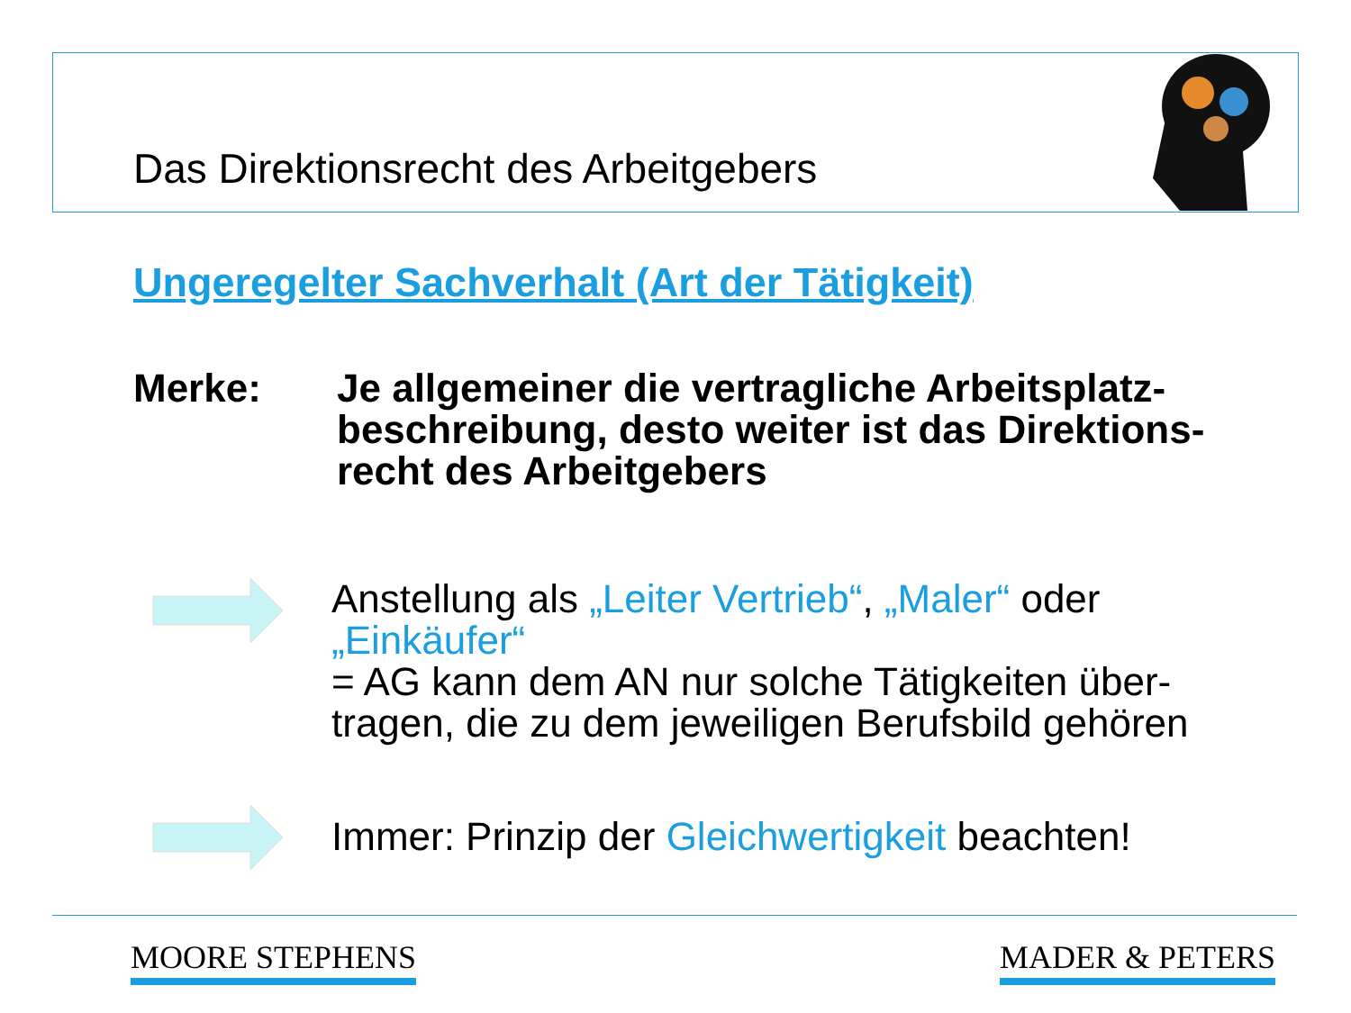Das Direktionsrecht des Arbeitgebers
Ungeregelter Sachverhalt (Art der Tätigkeit)
Merke: Je allgemeiner die vertragliche Arbeitsplatz-beschreibung, desto weiter ist das Direktions-recht des Arbeitgebers
Anstellung als „Leiter Vertrieb“, „Maler“ oder „Einkäufer“
= AG kann dem AN nur solche Tätigkeiten über-tragen, die zu dem jeweiligen Berufsbild gehören
Immer: Prinzip der Gleichwertigkeit beachten!
MOORE STEPHENS MADER & PETERS